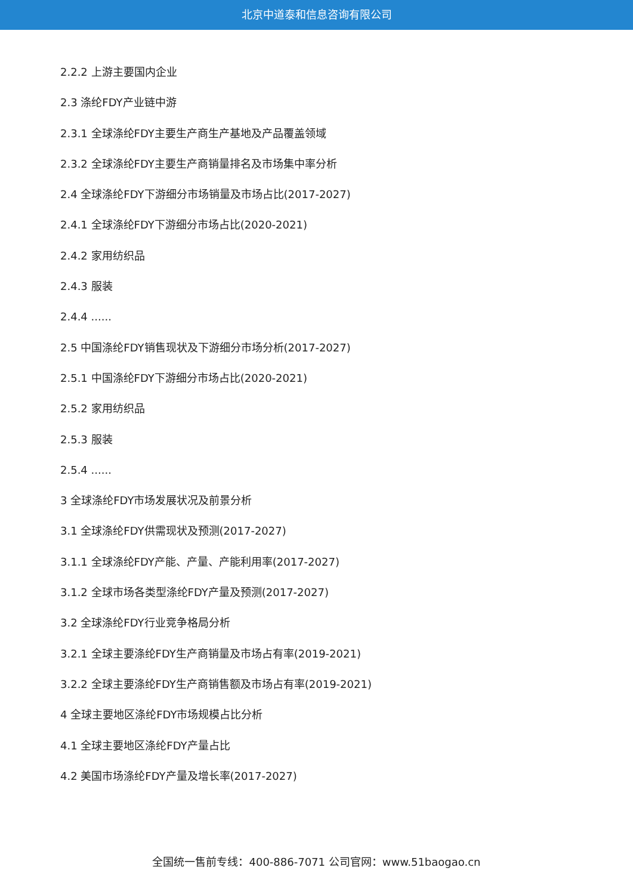北京中道泰和信息咨询有限公司
2.2.2 上游主要国内企业
2.3 涤纶FDY产业链中游
2.3.1 全球涤纶FDY主要生产商生产基地及产品覆盖领域
2.3.2 全球涤纶FDY主要生产商销量排名及市场集中率分析
2.4 全球涤纶FDY下游细分市场销量及市场占比(2017-2027)
2.4.1 全球涤纶FDY下游细分市场占比(2020-2021)
2.4.2 家用纺织品
2.4.3 服装
2.4.4 ......
2.5 中国涤纶FDY销售现状及下游细分市场分析(2017-2027)
2.5.1 中国涤纶FDY下游细分市场占比(2020-2021)
2.5.2 家用纺织品
2.5.3 服装
2.5.4 ......
3 全球涤纶FDY市场发展状况及前景分析
3.1 全球涤纶FDY供需现状及预测(2017-2027)
3.1.1 全球涤纶FDY产能、产量、产能利用率(2017-2027)
3.1.2 全球市场各类型涤纶FDY产量及预测(2017-2027)
3.2 全球涤纶FDY行业竞争格局分析
3.2.1 全球主要涤纶FDY生产商销量及市场占有率(2019-2021)
3.2.2 全球主要涤纶FDY生产商销售额及市场占有率(2019-2021)
4 全球主要地区涤纶FDY市场规模占比分析
4.1 全球主要地区涤纶FDY产量占比
4.2 美国市场涤纶FDY产量及增长率(2017-2027)
全国统一售前专线：400-886-7071 公司官网：www.51baogao.cn